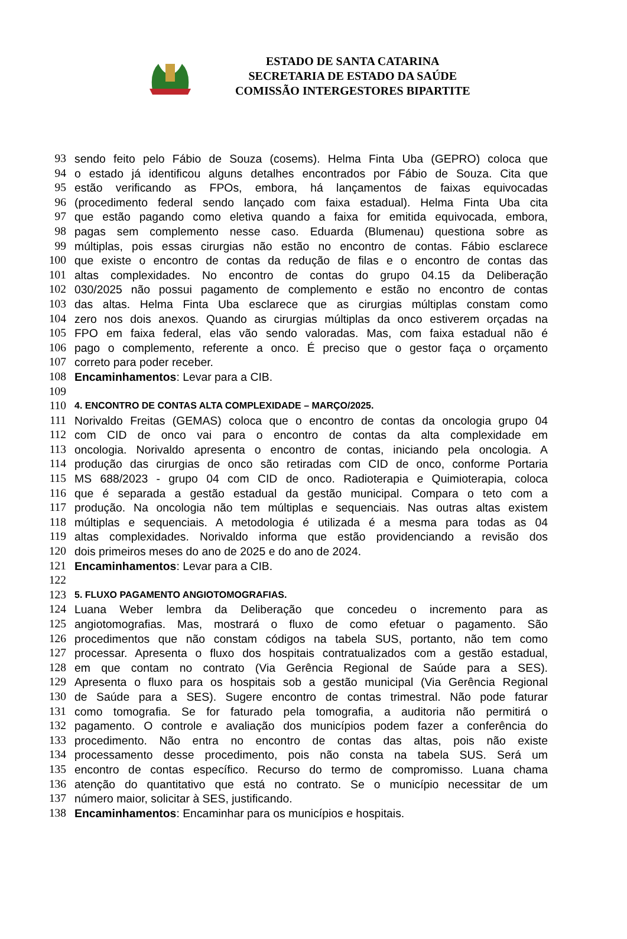ESTADO DE SANTA CATARINA
SECRETARIA DE ESTADO DA SAÚDE
COMISSÃO INTERGESTORES BIPARTITE
93 sendo feito pelo Fábio de Souza (cosems). Helma Finta Uba (GEPRO) coloca que
94 o estado já identificou alguns detalhes encontrados por Fábio de Souza. Cita que
95 estão verificando as FPOs, embora, há lançamentos de faixas equivocadas
96 (procedimento federal sendo lançado com faixa estadual). Helma Finta Uba cita
97 que estão pagando como eletiva quando a faixa for emitida equivocada, embora,
98 pagas sem complemento nesse caso. Eduarda (Blumenau) questiona sobre as
99 múltiplas, pois essas cirurgias não estão no encontro de contas. Fábio esclarece
100 que existe o encontro de contas da redução de filas e o encontro de contas das
101 altas complexidades. No encontro de contas do grupo 04.15 da Deliberação
102 030/2025 não possui pagamento de complemento e estão no encontro de contas
103 das altas. Helma Finta Uba esclarece que as cirurgias múltiplas constam como
104 zero nos dois anexos. Quando as cirurgias múltiplas da onco estiverem orçadas na
105 FPO em faixa federal, elas vão sendo valoradas. Mas, com faixa estadual não é
106 pago o complemento, referente a onco. É preciso que o gestor faça o orçamento
107 correto para poder receber.
108 Encaminhamentos: Levar para a CIB.
109
110 4. ENCONTRO DE CONTAS ALTA COMPLEXIDADE – MARÇO/2025.
111 Norivaldo Freitas (GEMAS) coloca que o encontro de contas da oncologia grupo 04
112 com CID de onco vai para o encontro de contas da alta complexidade em
113 oncologia. Norivaldo apresenta o encontro de contas, iniciando pela oncologia. A
114 produção das cirurgias de onco são retiradas com CID de onco, conforme Portaria
115 MS 688/2023 - grupo 04 com CID de onco. Radioterapia e Quimioterapia, coloca
116 que é separada a gestão estadual da gestão municipal. Compara o teto com a
117 produção. Na oncologia não tem múltiplas e sequenciais. Nas outras altas existem
118 múltiplas e sequenciais. A metodologia é utilizada é a mesma para todas as 04
119 altas complexidades. Norivaldo informa que estão providenciando a revisão dos
120 dois primeiros meses do ano de 2025 e do ano de 2024.
121 Encaminhamentos: Levar para a CIB.
122
123 5. FLUXO PAGAMENTO ANGIOTOMOGRAFIAS.
124 Luana Weber lembra da Deliberação que concedeu o incremento para as
125 angiotomografias. Mas, mostrará o fluxo de como efetuar o pagamento. São
126 procedimentos que não constam códigos na tabela SUS, portanto, não tem como
127 processar. Apresenta o fluxo dos hospitais contratualizados com a gestão estadual,
128 em que contam no contrato (Via Gerência Regional de Saúde para a SES).
129 Apresenta o fluxo para os hospitais sob a gestão municipal (Via Gerência Regional
130 de Saúde para a SES). Sugere encontro de contas trimestral. Não pode faturar
131 como tomografia. Se for faturado pela tomografia, a auditoria não permitirá o
132 pagamento. O controle e avaliação dos municípios podem fazer a conferência do
133 procedimento. Não entra no encontro de contas das altas, pois não existe
134 processamento desse procedimento, pois não consta na tabela SUS. Será um
135 encontro de contas específico. Recurso do termo de compromisso. Luana chama
136 atenção do quantitativo que está no contrato. Se o município necessitar de um
137 número maior, solicitar à SES, justificando.
138 Encaminhamentos: Encaminhar para os municípios e hospitais.